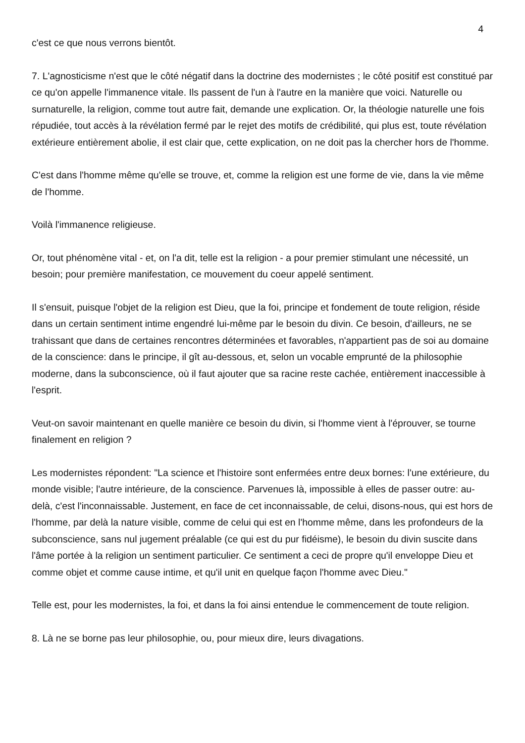4
c'est ce que nous verrons bientôt.
7. L'agnosticisme n'est que le côté négatif dans la doctrine des modernistes ; le côté positif est constitué par ce qu'on appelle l'immanence vitale. Ils passent de l'un à l'autre en la manière que voici. Naturelle ou surnaturelle, la religion, comme tout autre fait, demande une explication. Or, la théologie naturelle une fois répudiée, tout accès à la révélation fermé par le rejet des motifs de crédibilité, qui plus est, toute révélation extérieure entièrement abolie, il est clair que, cette explication, on ne doit pas la chercher hors de l'homme.
C'est dans l'homme même qu'elle se trouve, et, comme la religion est une forme de vie, dans la vie même de l'homme.
Voilà l'immanence religieuse.
Or, tout phénomène vital - et, on l'a dit, telle est la religion - a pour premier stimulant une nécessité, un besoin; pour première manifestation, ce mouvement du coeur appelé sentiment.
Il s'ensuit, puisque l'objet de la religion est Dieu, que la foi, principe et fondement de toute religion, réside dans un certain sentiment intime engendré lui-même par le besoin du divin. Ce besoin, d'ailleurs, ne se trahissant que dans de certaines rencontres déterminées et favorables, n'appartient pas de soi au domaine de la conscience: dans le principe, il gît au-dessous, et, selon un vocable emprunté de la philosophie moderne, dans la subconscience, où il faut ajouter que sa racine reste cachée, entièrement inaccessible à l'esprit.
Veut-on savoir maintenant en quelle manière ce besoin du divin, si l'homme vient à l'éprouver, se tourne finalement en religion ?
Les modernistes répondent: "La science et l'histoire sont enfermées entre deux bornes: l'une extérieure, du monde visible; l'autre intérieure, de la conscience. Parvenues là, impossible à elles de passer outre: au-delà, c'est l'inconnaissable. Justement, en face de cet inconnaissable, de celui, disons-nous, qui est hors de l'homme, par delà la nature visible, comme de celui qui est en l'homme même, dans les profondeurs de la subconscience, sans nul jugement préalable (ce qui est du pur fidéisme), le besoin du divin suscite dans l'âme portée à la religion un sentiment particulier. Ce sentiment a ceci de propre qu'il enveloppe Dieu et comme objet et comme cause intime, et qu'il unit en quelque façon l'homme avec Dieu."
Telle est, pour les modernistes, la foi, et dans la foi ainsi entendue le commencement de toute religion.
8. Là ne se borne pas leur philosophie, ou, pour mieux dire, leurs divagations.